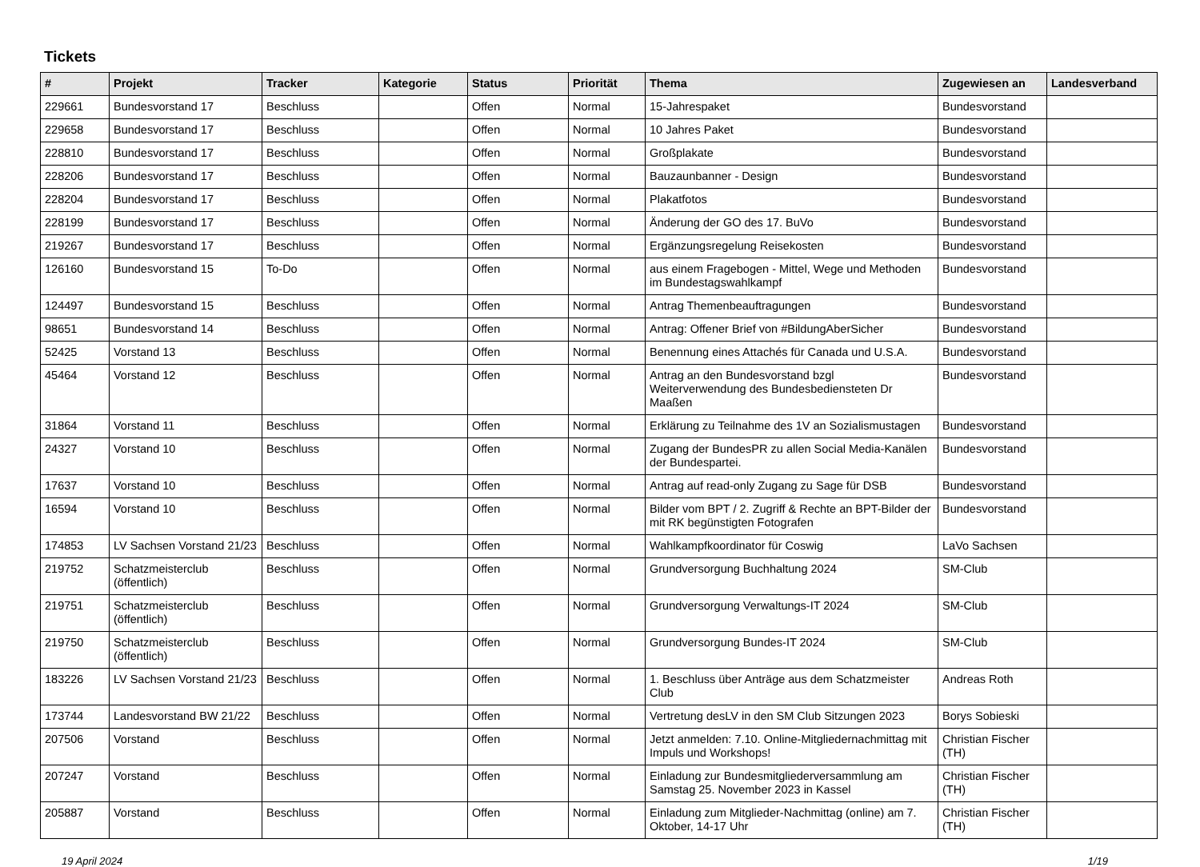Tickets
| # | Projekt | Tracker | Kategorie | Status | Priorität | Thema | Zugewiesen an | Landesverband |
| --- | --- | --- | --- | --- | --- | --- | --- | --- |
| 229661 | Bundesvorstand 17 | Beschluss | | Offen | Normal | 15-Jahrespaket | Bundesvorstand | |
| 229658 | Bundesvorstand 17 | Beschluss | | Offen | Normal | 10 Jahres Paket | Bundesvorstand | |
| 228810 | Bundesvorstand 17 | Beschluss | | Offen | Normal | Großplakate | Bundesvorstand | |
| 228206 | Bundesvorstand 17 | Beschluss | | Offen | Normal | Bauzaunbanner - Design | Bundesvorstand | |
| 228204 | Bundesvorstand 17 | Beschluss | | Offen | Normal | Plakatfotos | Bundesvorstand | |
| 228199 | Bundesvorstand 17 | Beschluss | | Offen | Normal | Änderung der GO des 17. BuVo | Bundesvorstand | |
| 219267 | Bundesvorstand 17 | Beschluss | | Offen | Normal | Ergänzungsregelung Reisekosten | Bundesvorstand | |
| 126160 | Bundesvorstand 15 | To-Do | | Offen | Normal | aus einem Fragebogen - Mittel, Wege und Methoden im Bundestagswahlkampf | Bundesvorstand | |
| 124497 | Bundesvorstand 15 | Beschluss | | Offen | Normal | Antrag Themenbeauftragungen | Bundesvorstand | |
| 98651 | Bundesvorstand 14 | Beschluss | | Offen | Normal | Antrag: Offener Brief von #BildungAberSicher | Bundesvorstand | |
| 52425 | Vorstand 13 | Beschluss | | Offen | Normal | Benennung eines Attachés für Canada und U.S.A. | Bundesvorstand | |
| 45464 | Vorstand 12 | Beschluss | | Offen | Normal | Antrag an den Bundesvorstand bzgl Weiterverwendung des Bundesbediensteten Dr Maaßen | Bundesvorstand | |
| 31864 | Vorstand 11 | Beschluss | | Offen | Normal | Erklärung zu Teilnahme des 1V an Sozialismustagen | Bundesvorstand | |
| 24327 | Vorstand 10 | Beschluss | | Offen | Normal | Zugang der BundesPR zu allen Social Media-Kanälen der Bundespartei. | Bundesvorstand | |
| 17637 | Vorstand 10 | Beschluss | | Offen | Normal | Antrag auf read-only Zugang zu Sage für DSB | Bundesvorstand | |
| 16594 | Vorstand 10 | Beschluss | | Offen | Normal | Bilder vom BPT / 2. Zugriff & Rechte an BPT-Bilder der mit RK begünstigten Fotografen | Bundesvorstand | |
| 174853 | LV Sachsen Vorstand 21/23 | Beschluss | | Offen | Normal | Wahlkampfkoordinator für Coswig | LaVo Sachsen | |
| 219752 | Schatzmeisterclub (öffentlich) | Beschluss | | Offen | Normal | Grundversorgung Buchhaltung 2024 | SM-Club | |
| 219751 | Schatzmeisterclub (öffentlich) | Beschluss | | Offen | Normal | Grundversorgung Verwaltungs-IT 2024 | SM-Club | |
| 219750 | Schatzmeisterclub (öffentlich) | Beschluss | | Offen | Normal | Grundversorgung Bundes-IT 2024 | SM-Club | |
| 183226 | LV Sachsen Vorstand 21/23 | Beschluss | | Offen | Normal | 1. Beschluss über Anträge aus dem Schatzmeister Club | Andreas Roth | |
| 173744 | Landesvorstand BW 21/22 | Beschluss | | Offen | Normal | Vertretung desLV in den SM Club Sitzungen 2023 | Borys Sobieski | |
| 207506 | Vorstand | Beschluss | | Offen | Normal | Jetzt anmelden: 7.10. Online-Mitgliedernachmittag mit Impuls und Workshops! | Christian Fischer (TH) | |
| 207247 | Vorstand | Beschluss | | Offen | Normal | Einladung zur Bundesmitgliederversammlung am Samstag 25. November 2023 in Kassel | Christian Fischer (TH) | |
| 205887 | Vorstand | Beschluss | | Offen | Normal | Einladung zum Mitglieder-Nachmittag (online) am 7. Oktober, 14-17 Uhr | Christian Fischer (TH) | |
19 April 2024 1/19